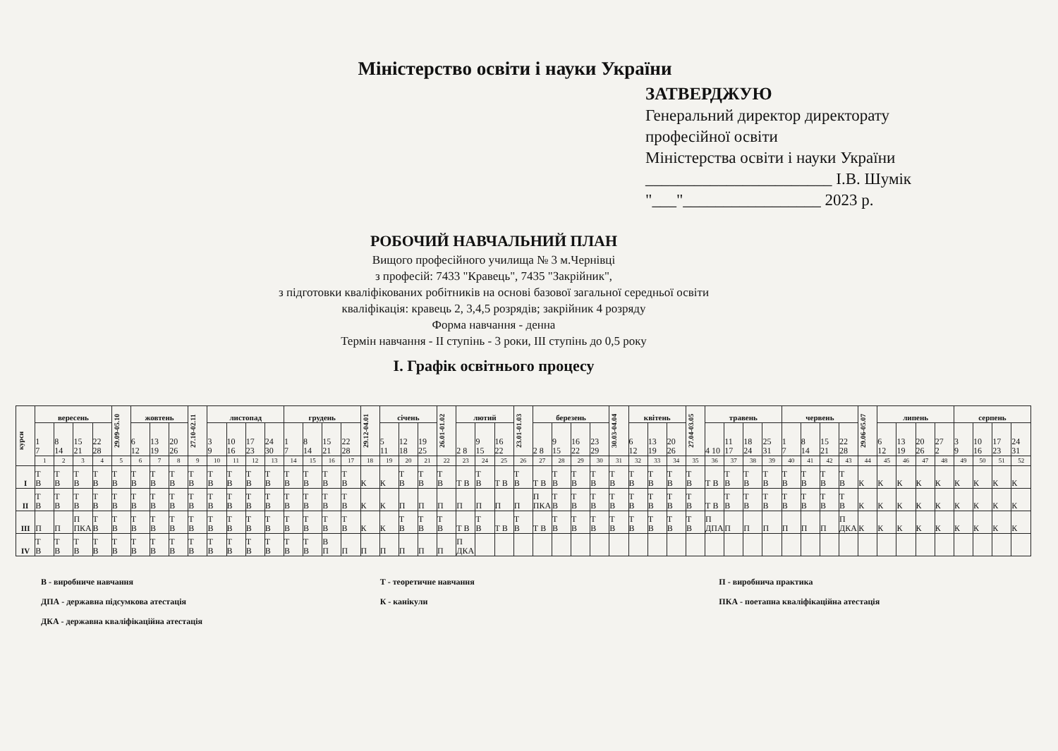Міністерство освіти і науки України
ЗАТВЕРДЖУЮ
Генеральний директор директорату
професійної освіти
Міністерства освіти і науки України
_______________________ І.В. Шумік
"___"_________________ 2023 р.
РОБОЧИЙ НАВЧАЛЬНИЙ ПЛАН
Вищого професійного училища № 3 м.Чернівці
з професій: 7433 "Кравець", 7435 "Закрійник",
з підготовки кваліфікованих робітників на основі базової загальної середньої освіти
кваліфікація: кравець 2, 3,4,5 розрядів; закрійник 4 розряду
Форма навчання - денна
Термін навчання - ІІ ступінь - 3 роки, ІІІ ступінь до 0,5 року
І. Графік освітнього процесу
| курси | вересень | | | | 29.09-05.10 | жовтень | | | 27.10-02.11 | листопад | | | | грудень | | | | 29.12-04.01 | січень | | | 26.01-01.02 | лютий | | | 23.01-01.03 | березень | | | | 30.03-04.04 | квітень | | | 27.04-03.05 | травень | | | | червень | | | | 29.06-05.07 | липень | | | | серпень | | | |
| --- | --- | --- | --- | --- | --- | --- | --- | --- | --- | --- | --- | --- | --- | --- | --- | --- | --- | --- | --- | --- | --- | --- | --- | --- | --- | --- | --- | --- | --- | --- | --- | --- | --- | --- | --- | --- | --- | --- | --- | --- | --- | --- | --- | --- | --- | --- | --- | --- | --- | --- | --- | --- |
| | 1 7 | 8 14 | 15 21 | 22 28 | | 6 12 | 13 19 | 20 26 | | 3 9 | 10 16 | 17 23 | 24 30 | 1 7 | 8 14 | 15 21 | 22 28 | | 5 11 | 12 18 | 19 25 | | 2 8 | 9 15 | 16 22 | | 2 8 | 9 15 | 16 22 | 23 29 | | 6 12 | 13 19 | 20 26 | | 4 10 | 11 17 | 18 24 | 25 31 | 1 7 | 8 14 | 15 21 | 22 28 | | 6 12 | 13 19 | 20 26 | 27 2 | 3 9 | 10 16 | 17 23 | 24 31 |
| | 1 | 2 | 3 | 4 | 5 | 6 | 7 | 8 | 9 | 10 | 11 | 12 | 13 | 14 | 15 | 16 | 17 | 18 | 19 | 20 | 21 | 22 | 23 | 24 | 25 | 26 | 27 | 28 | 29 | 30 | 31 | 32 | 33 | 34 | 35 | 36 | 37 | 38 | 39 | 40 | 41 | 42 | 43 | 44 | 45 | 46 | 47 | 48 | 49 | 50 | 51 | 52 |
| І | Т В | Т В | Т В | Т В | Т В | Т В | Т В | Т В | Т В | Т В | Т В | Т В | Т В | Т В | Т В | Т В | Т В | К | К | Т В | Т В | Т В | Т В | Т В | Т В | Т В | Т В | Т В | Т В | Т В | Т В | Т В | Т В | Т В | Т В | Т В | Т В | Т В | Т В | Т В | Т В | Т В | Т В | К | К | К | К | К | К | К | К | К |
| ІІ | Т В | Т В | Т В | Т В | Т В | Т В | Т В | Т В | Т В | Т В | Т В | Т В | Т В | Т В | Т В | Т В | Т В | К | К | П | П | П | П | П | П | П | П ПКА | Т В | Т В | Т В | Т В | Т В | Т В | Т В | Т В | Т В | Т В | Т В | Т В | Т В | Т В | Т В | Т В | К | К | К | К | К | К | К | К | К |
| ІІІ | П | П | П ПКА | Т В | Т В | Т В | Т В | Т В | Т В | Т В | Т В | Т В | Т В | Т В | Т В | Т В | Т В | К | К | Т В | Т В | Т В | Т В | Т В | Т В | Т В | Т В | Т В | Т В | Т В | Т В | Т В | Т В | Т В | Т В | П ДПА | П | П | П | П | П | П | П ДКА | К | К | К | К | К | К | К | К | К |
| ІV | Т В | Т В | Т В | Т В | Т В | Т В | Т В | Т В | Т В | Т В | Т В | Т В | Т В | Т В | Т В | В П | П | П | П | П | П | П | П ДКА | | | | | | | | | | | | | | | | | | | | | | | | | | | | | |
В - виробниче навчання
ДПА - державна підсумкова атестація
ДКА - державна кваліфікаційна атестація
Т - теоретичне навчання
К - канікули
П - виробнича практика
ПКА - поетапна кваліфікаційна атестація